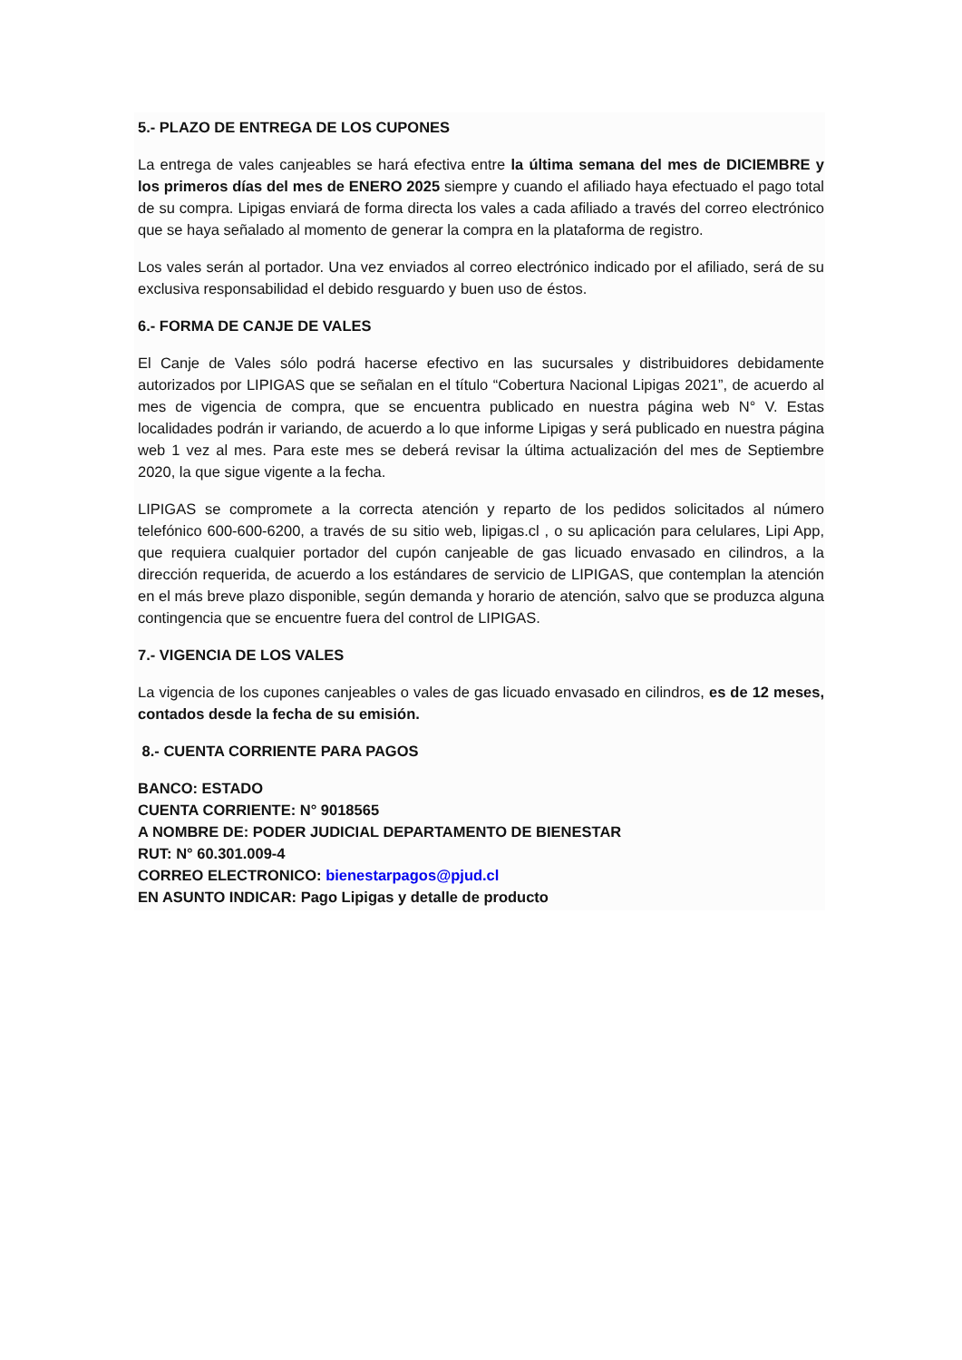5.- PLAZO DE ENTREGA DE LOS CUPONES
La entrega de vales canjeables se hará efectiva entre la última semana del mes de DICIEMBRE y los primeros días del mes de ENERO 2025 siempre y cuando el afiliado haya efectuado el pago total de su compra. Lipigas enviará de forma directa los vales a cada afiliado a través del correo electrónico que se haya señalado al momento de generar la compra en la plataforma de registro.
Los vales serán al portador. Una vez enviados al correo electrónico indicado por el afiliado, será de su exclusiva responsabilidad el debido resguardo y buen uso de éstos.
6.- FORMA DE CANJE DE VALES
El Canje de Vales sólo podrá hacerse efectivo en las sucursales y distribuidores debidamente autorizados por LIPIGAS que se señalan en el título “Cobertura Nacional Lipigas 2021”, de acuerdo al mes de vigencia de compra, que se encuentra publicado en nuestra página web N° V. Estas localidades podrán ir variando, de acuerdo a lo que informe Lipigas y será publicado en nuestra página web 1 vez al mes. Para este mes se deberá revisar la última actualización del mes de Septiembre 2020, la que sigue vigente a la fecha.
LIPIGAS se compromete a la correcta atención y reparto de los pedidos solicitados al número telefónico 600-600-6200, a través de su sitio web, lipigas.cl , o su aplicación para celulares, Lipi App, que requiera cualquier portador del cupón canjeable de gas licuado envasado en cilindros, a la dirección requerida, de acuerdo a los estándares de servicio de LIPIGAS, que contemplan la atención en el más breve plazo disponible, según demanda y horario de atención, salvo que se produzca alguna contingencia que se encuentre fuera del control de LIPIGAS.
7.- VIGENCIA DE LOS VALES
La vigencia de los cupones canjeables o vales de gas licuado envasado en cilindros, es de 12 meses, contados desde la fecha de su emisión.
8.- CUENTA CORRIENTE PARA PAGOS
BANCO: ESTADO
CUENTA CORRIENTE: N° 9018565
A NOMBRE DE: PODER JUDICIAL DEPARTAMENTO DE BIENESTAR
RUT: N° 60.301.009-4
CORREO ELECTRONICO: bienestarpagos@pjud.cl
EN ASUNTO INDICAR: Pago Lipigas y detalle de producto